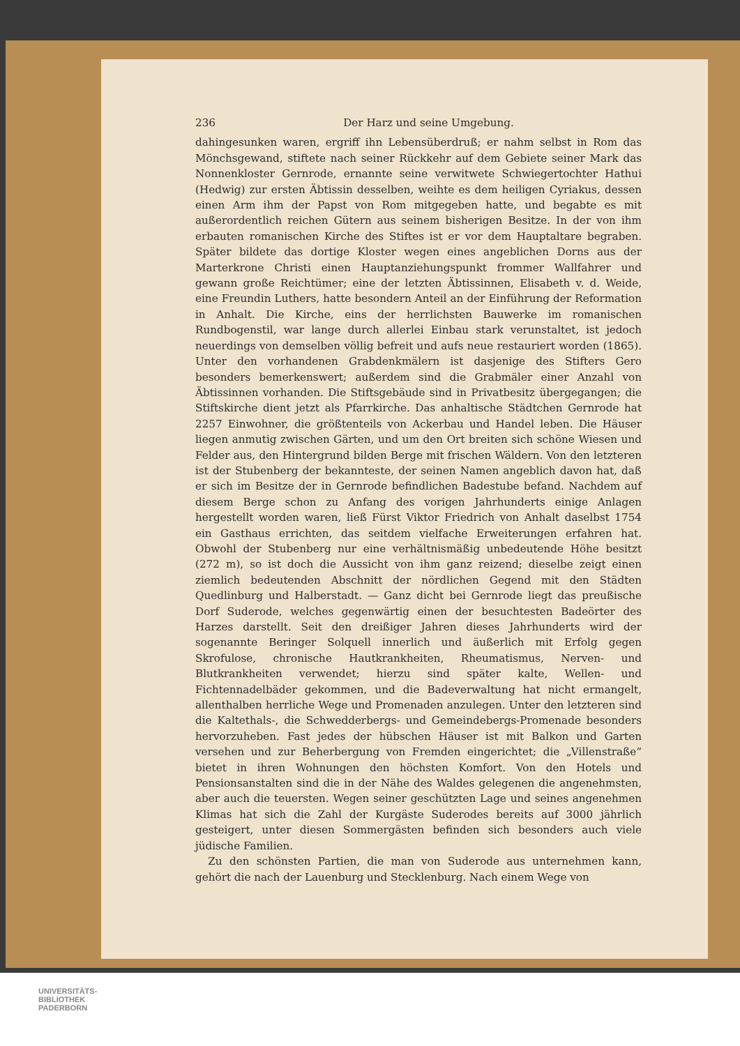236 Der Harz und seine Umgebung.
dahingesunken waren, ergriff ihn Lebensüberdruß; er nahm selbst in Rom das Mönchsgewand, stiftete nach seiner Rückkehr auf dem Gebiete seiner Mark das Nonnenkloster Gernrode, ernannte seine verwitwete Schwiegertochter Hathui (Hedwig) zur ersten Äbtissin desselben, weihte es dem heiligen Cyriakus, dessen einen Arm ihm der Papst von Rom mitgegeben hatte, und begabte es mit außerordentlich reichen Gütern aus seinem bisherigen Besitze. In der von ihm erbauten romanischen Kirche des Stiftes ist er vor dem Hauptaltare begraben. Später bildete das dortige Kloster wegen eines angeblichen Dorns aus der Marterkrone Christi einen Hauptanziehungspunkt frommer Wallfahrer und gewann große Reichtümer; eine der letzten Äbtissinnen, Elisabeth v. d. Weide, eine Freundin Luthers, hatte besondern Anteil an der Einführung der Reformation in Anhalt. Die Kirche, eins der herrlichsten Bauwerke im romanischen Rundbogenstil, war lange durch allerlei Einbau stark verunstaltet, ist jedoch neuerdings von demselben völlig befreit und aufs neue restauriert worden (1865). Unter den vorhandenen Grabdenkmälern ist dasjenige des Stifters Gero besonders bemerkenswert; außerdem sind die Grabmäler einer Anzahl von Äbtissinnen vorhanden. Die Stiftsgebäude sind in Privatbesitz übergegangen; die Stiftskirche dient jetzt als Pfarrkirche. Das anhaltische Städtchen Gernrode hat 2257 Einwohner, die größtenteils von Ackerbau und Handel leben. Die Häuser liegen anmutig zwischen Gärten, und um den Ort breiten sich schöne Wiesen und Felder aus, den Hintergrund bilden Berge mit frischen Wäldern. Von den letzteren ist der Stubenberg der bekannteste, der seinen Namen angeblich davon hat, daß er sich im Besitze der in Gernrode befindlichen Badestube befand. Nachdem auf diesem Berge schon zu Anfang des vorigen Jahrhunderts einige Anlagen hergestellt worden waren, ließ Fürst Viktor Friedrich von Anhalt daselbst 1754 ein Gasthaus errichten, das seitdem vielfache Erweiterungen erfahren hat. Obwohl der Stubenberg nur eine verhältnismäßig unbedeutende Höhe besitzt (272 m), so ist doch die Aussicht von ihm ganz reizend; dieselbe zeigt einen ziemlich bedeutenden Abschnitt der nördlichen Gegend mit den Städten Quedlinburg und Halberstadt. — Ganz dicht bei Gernrode liegt das preußische Dorf Suderode, welches gegenwärtig einen der besuchtesten Badeörter des Harzes darstellt. Seit den dreißiger Jahren dieses Jahrhunderts wird der sogenannte Beringer Solquell innerlich und äußerlich mit Erfolg gegen Skrofulose, chronische Hautkrankheiten, Rheumatismus, Nerven- und Blutkrankheiten verwendet; hierzu sind später kalte, Wellen- und Fichtennadelbäder gekommen, und die Badeverwaltung hat nicht ermangelt, allenthalben herrliche Wege und Promenaden anzulegen. Unter den letzteren sind die Kaltethals-, die Schwedderbergs- und Gemeindebergs-Promenade besonders hervorzuheben. Fast jedes der hübschen Häuser ist mit Balkon und Garten versehen und zur Beherbergung von Fremden eingerichtet; die „Villenstraße“ bietet in ihren Wohnungen den höchsten Komfort. Von den Hotels und Pensionsanstalten sind die in der Nähe des Waldes gelegenen die angenehmsten, aber auch die teuersten. Wegen seiner geschützten Lage und seines angenehmen Klimas hat sich die Zahl der Kurgäste Suderodes bereits auf 3000 jährlich gesteigert, unter diesen Sommergästen befinden sich besonders auch viele jüdische Familien.
Zu den schönsten Partien, die man von Suderode aus unternehmen kann, gehört die nach der Lauenburg und Stecklenburg. Nach einem Wege von
UNIVERSITÄTS-
BIBLIOTHEK
PADERBORN